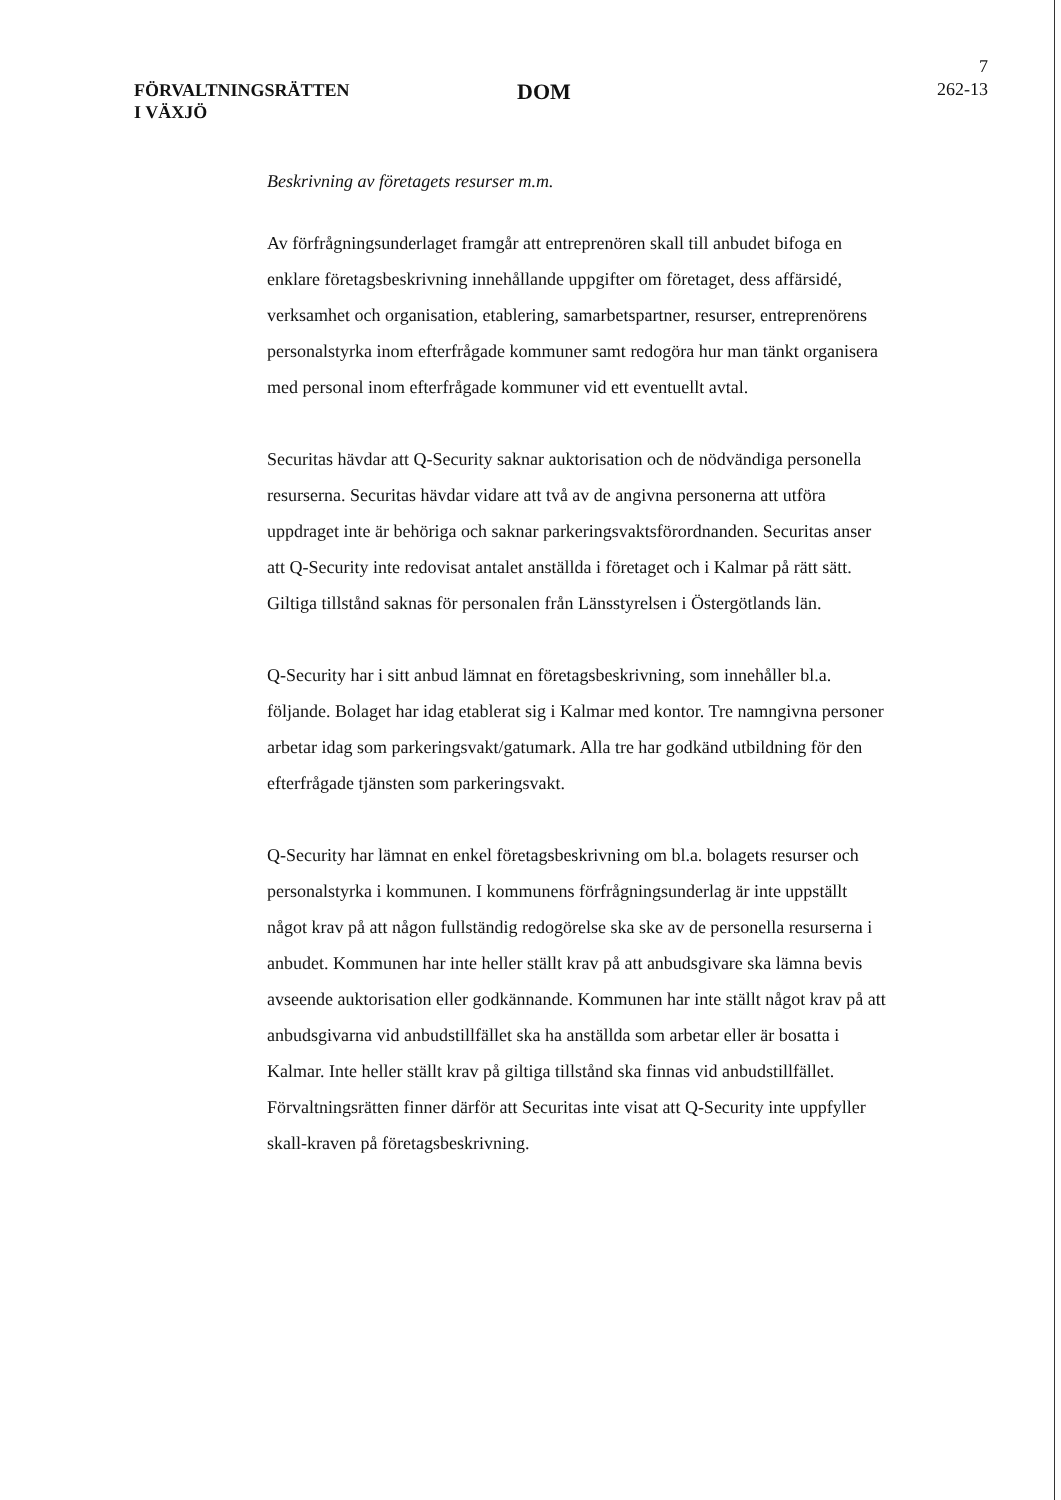7
FÖRVALTNINGSRÄTTEN
I VÄXJÖ
DOM
262-13
Beskrivning av företagets resurser m.m.
Av förfrågningsunderlaget framgår att entreprenören skall till anbudet bifoga en enklare företagsbeskrivning innehållande uppgifter om företaget, dess affärsidé, verksamhet och organisation, etablering, samarbetspartner, resurser, entreprenörens personalstyrka inom efterfrågade kommuner samt redogöra hur man tänkt organisera med personal inom efterfrågade kommuner vid ett eventuellt avtal.
Securitas hävdar att Q-Security saknar auktorisation och de nödvändiga personella resurserna. Securitas hävdar vidare att två av de angivna personerna att utföra uppdraget inte är behöriga och saknar parkeringsvaktsförordnanden. Securitas anser att Q-Security inte redovisat antalet anställda i företaget och i Kalmar på rätt sätt. Giltiga tillstånd saknas för personalen från Länsstyrelsen i Östergötlands län.
Q-Security har i sitt anbud lämnat en företagsbeskrivning, som innehåller bl.a. följande. Bolaget har idag etablerat sig i Kalmar med kontor. Tre namngivna personer arbetar idag som parkeringsvakt/gatumark. Alla tre har godkänd utbildning för den efterfrågade tjänsten som parkeringsvakt.
Q-Security har lämnat en enkel företagsbeskrivning om bl.a. bolagets resurser och personalstyrka i kommunen. I kommunens förfrågningsunderlag är inte uppställt något krav på att någon fullständig redogörelse ska ske av de personella resurserna i anbudet. Kommunen har inte heller ställt krav på att anbudsgivare ska lämna bevis avseende auktorisation eller godkännande. Kommunen har inte ställt något krav på att anbudsgivarna vid anbudstillfället ska ha anställda som arbetar eller är bosatta i Kalmar. Inte heller ställt krav på giltiga tillstånd ska finnas vid anbudstillfället. Förvaltningsrätten finner därför att Securitas inte visat att Q-Security inte uppfyller skall-kraven på företagsbeskrivning.